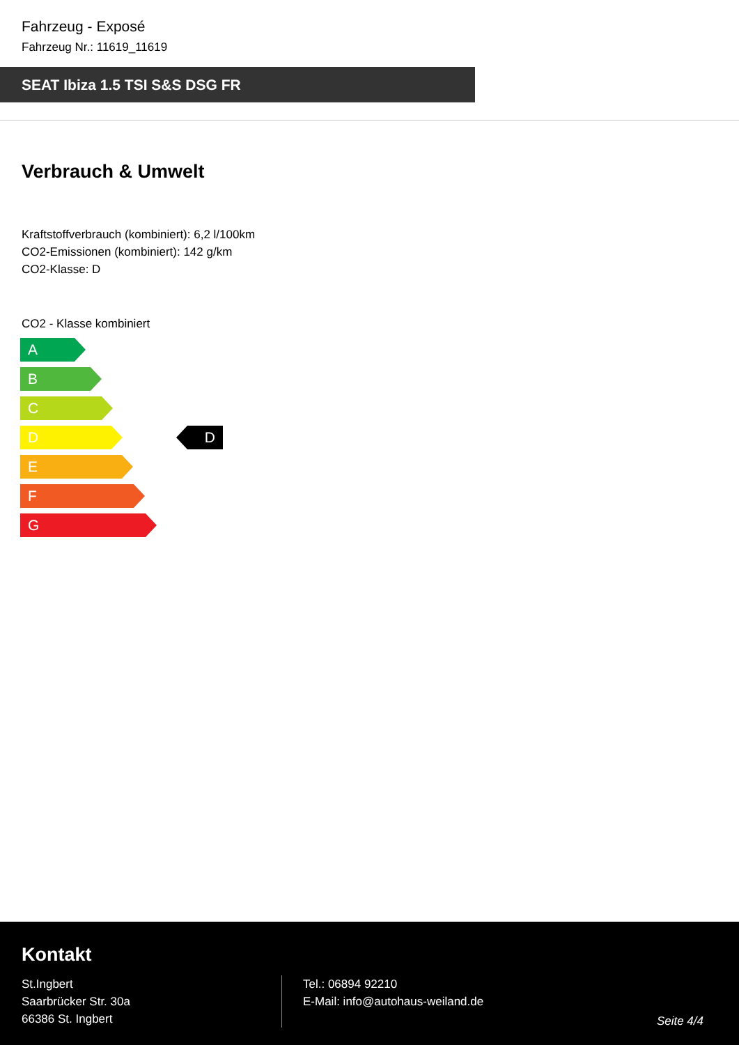Fahrzeug - Exposé
Fahrzeug Nr.: 11619_11619
SEAT Ibiza 1.5 TSI S&S DSG FR
Verbrauch & Umwelt
Kraftstoffverbrauch (kombiniert): 6,2 l/100km
CO2-Emissionen (kombiniert): 142 g/km
CO2-Klasse: D
CO2 - Klasse kombiniert
A
B
C
D D
E
F
G
Kontakt
St.Ingbert
Saarbrücker Str. 30a
66386 St. Ingbert
Tel.: 06894 92210
E-Mail: info@autohaus-weiland.de
Seite 4/4